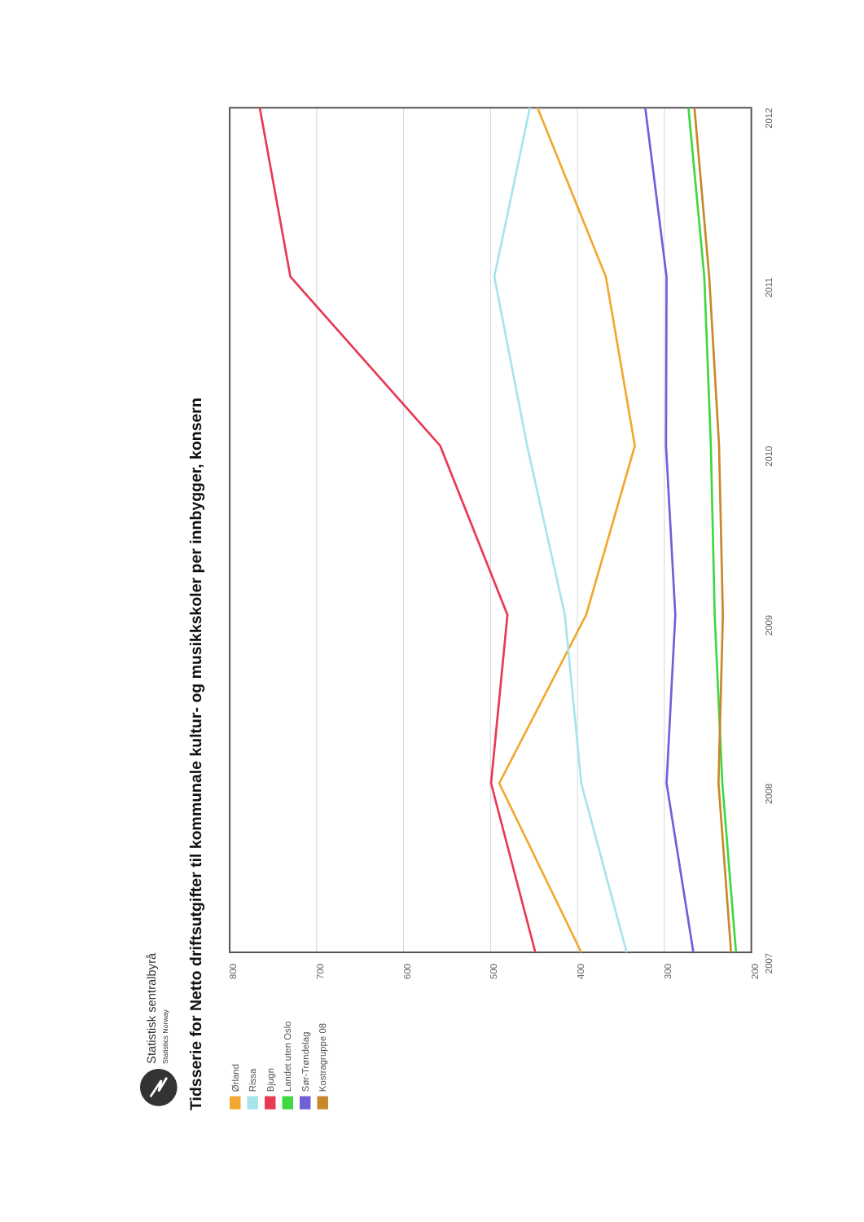Statistisk sentralbyrå
Statistics Norway
Tidsserie for Netto driftsutgifter til kommunale kultur- og musikkskoler per innbygger, konsern
Ørland
Rissa
Bjugn
Landet uten Oslo
Sør-Trøndelag
Kostragruppe 08
800
700
600
500
400
300
200
2007
2008
2009
2010
2011
2012